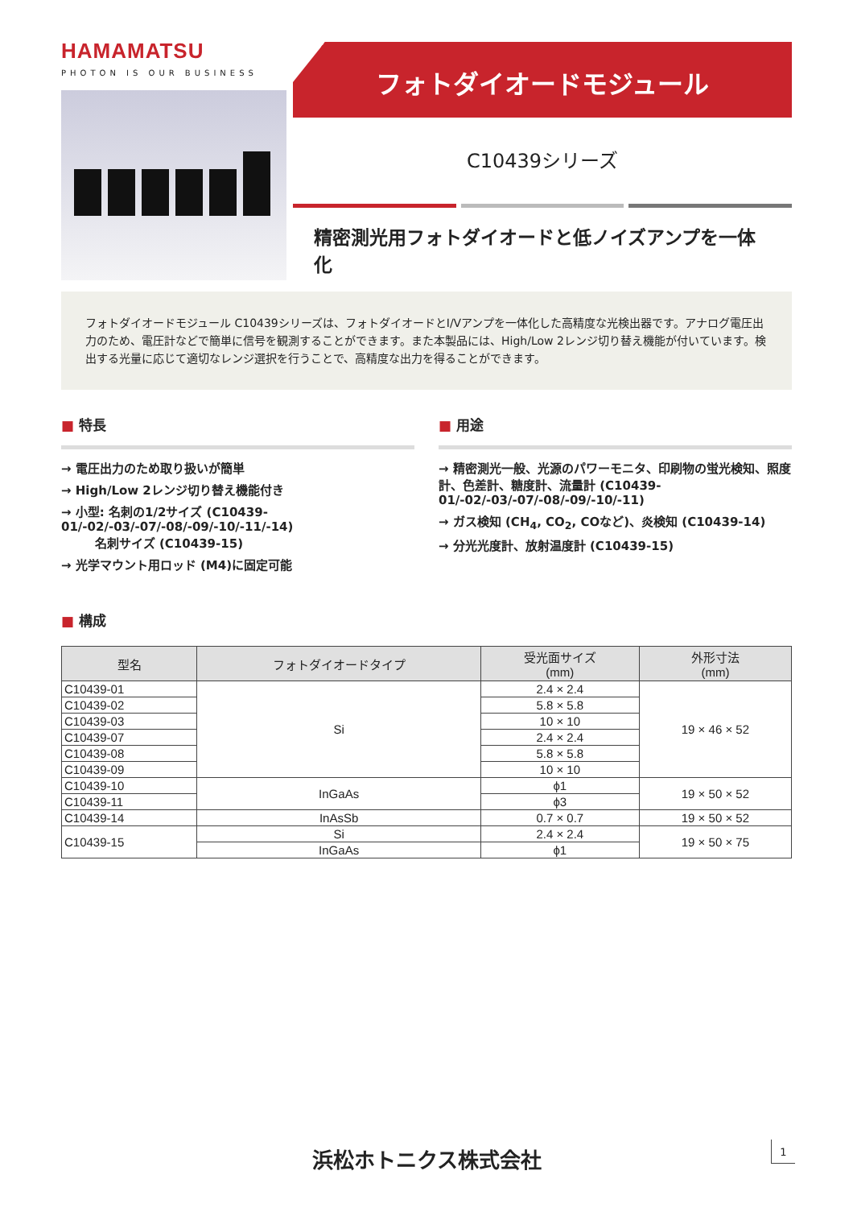HAMAMATSU
PHOTON IS OUR BUSINESS
フォトダイオードモジュール
C10439シリーズ
精密測光用フォトダイオードと低ノイズアンプを一体化
フォトダイオードモジュール C10439シリーズは、フォトダイオードとI/Vアンプを一体化した高精度な光検出器です。アナログ電圧出力のため、電圧計などで簡単に信号を観測することができます。また本製品には、High/Low 2レンジ切り替え機能が付いています。検出する光量に応じて適切なレンジ選択を行うことで、高精度な出力を得ることができます。
■ 特長
→ 電圧出力のため取り扱いが簡単
→ High/Low 2レンジ切り替え機能付き
→ 小型: 名刺の1/2サイズ (C10439-01/-02/-03/-07/-08/-09/-10/-11/-14)
名刺サイズ (C10439-15)
→ 光学マウント用ロッド (M4)に固定可能
■ 用途
→ 精密測光一般、光源のパワーモニタ、印刷物の蛍光検知、照度計、色差計、糖度計、流量計 (C10439-01/-02/-03/-07/-08/-09/-10/-11)
→ ガス検知 (CH<sub>4</sub>, CO<sub>2</sub>, COなど)、炎検知 (C10439-14)
→ 分光光度計、放射温度計 (C10439-15)
■ 構成
| 型名 | フォトダイオードタイプ | 受光面サイズ (mm) | 外形寸法 (mm) |
| --- | --- | --- | --- |
| C10439-01 | Si | 2.4 × 2.4 | 19 × 46 × 52 |
| C10439-02 | | 5.8 × 5.8 | |
| C10439-03 | | 10 × 10 | |
| C10439-07 | | 2.4 × 2.4 | |
| C10439-08 | | 5.8 × 5.8 | |
| C10439-09 | | 10 × 10 | |
| C10439-10 | InGaAs | ϕ1 | 19 × 50 × 52 |
| C10439-11 | | ϕ3 | |
| C10439-14 | InAsSb | 0.7 × 0.7 | 19 × 50 × 52 |
| C10439-15 | Si | 2.4 × 2.4 | 19 × 50 × 75 |
| | InGaAs | ϕ1 | |
浜松ホトニクス株式会社 1